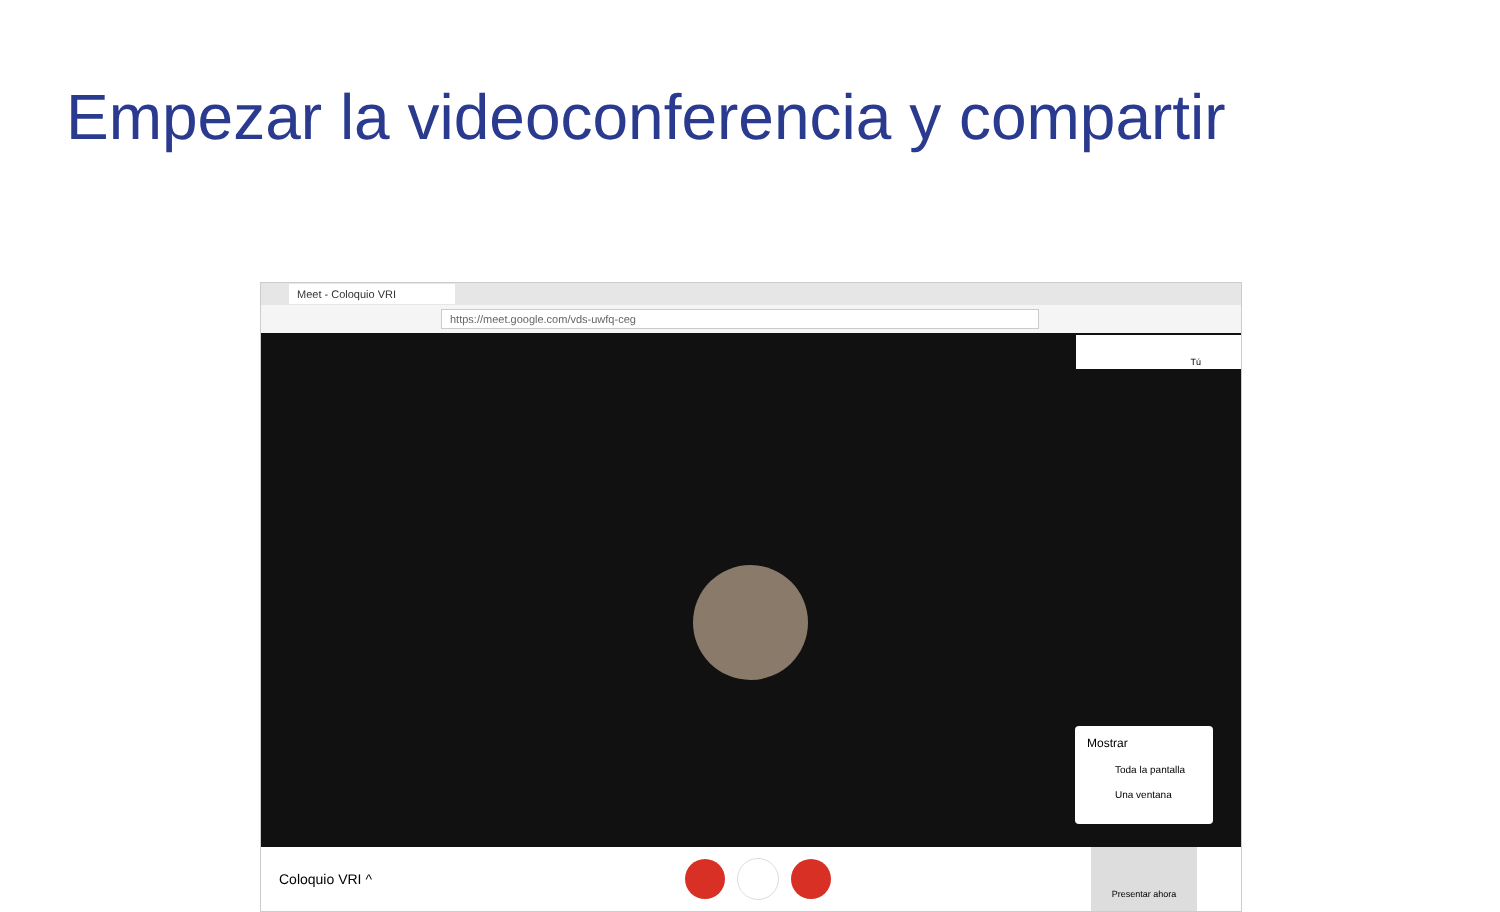Empezar la videoconferencia y compartir
Meet - Coloquio VRI
https://meet.google.com/vds-uwfq-ceg
Tú
Mostrar
Toda la pantalla
Una ventana
Coloquio VRI ^ Presentar ahora